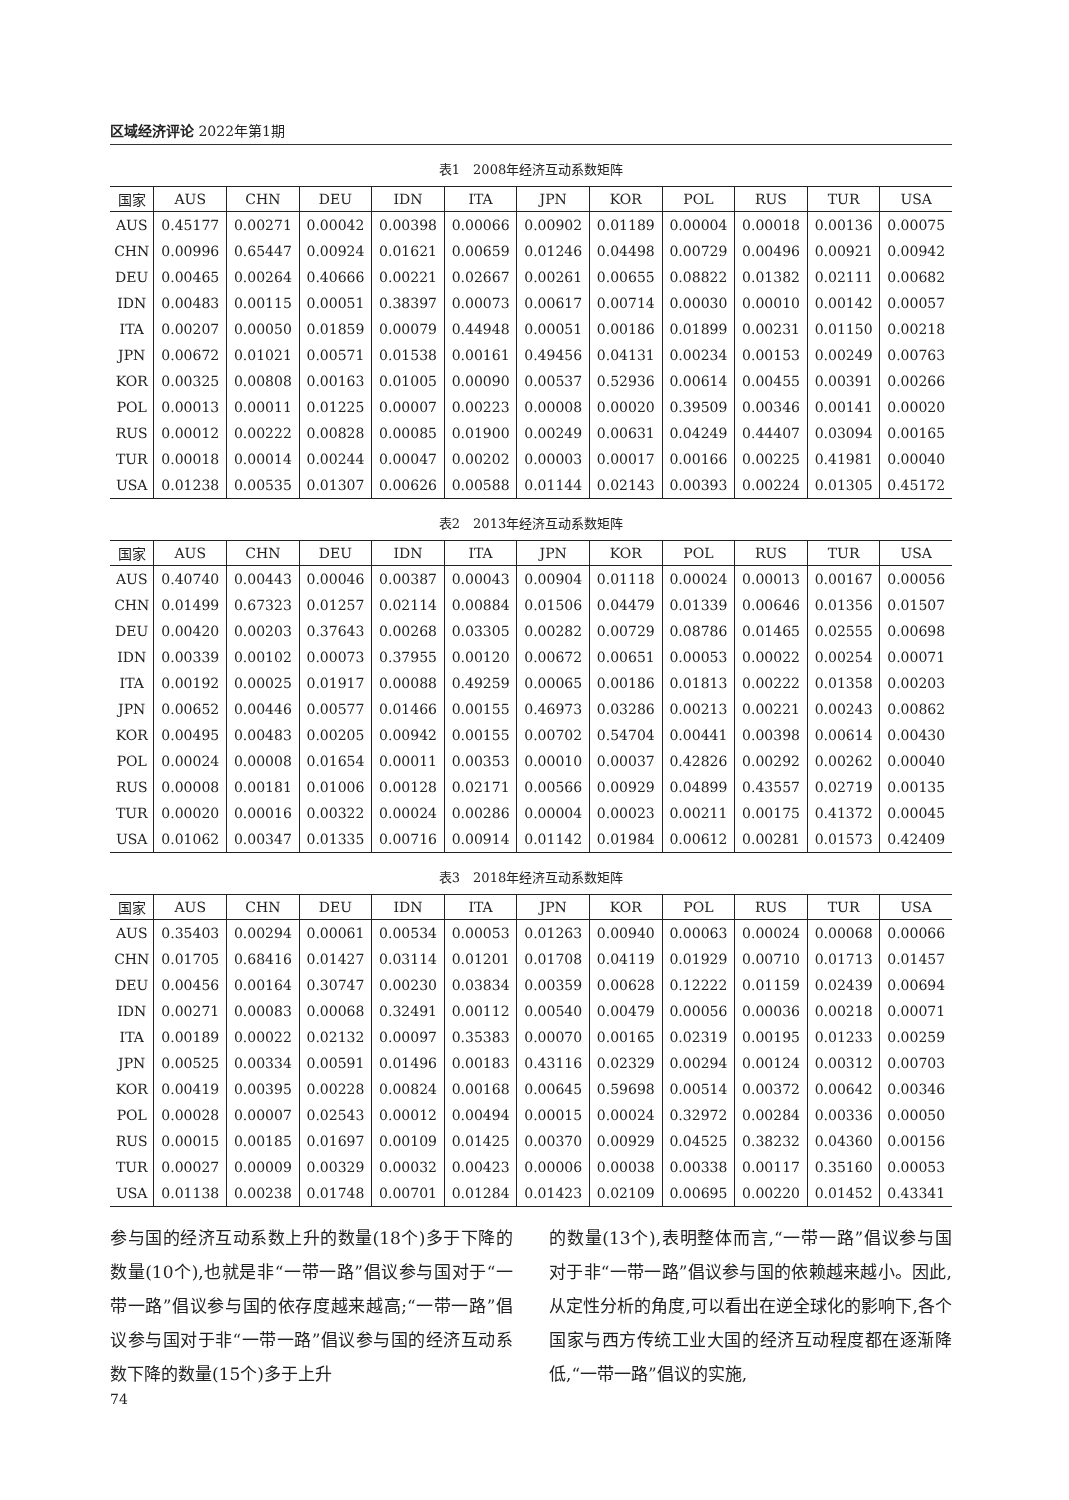区域经济评论 2022年第1期
表1　2008年经济互动系数矩阵
| 国家 | AUS | CHN | DEU | IDN | ITA | JPN | KOR | POL | RUS | TUR | USA |
| --- | --- | --- | --- | --- | --- | --- | --- | --- | --- | --- | --- |
| AUS | 0.45177 | 0.00271 | 0.00042 | 0.00398 | 0.00066 | 0.00902 | 0.01189 | 0.00004 | 0.00018 | 0.00136 | 0.00075 |
| CHN | 0.00996 | 0.65447 | 0.00924 | 0.01621 | 0.00659 | 0.01246 | 0.04498 | 0.00729 | 0.00496 | 0.00921 | 0.00942 |
| DEU | 0.00465 | 0.00264 | 0.40666 | 0.00221 | 0.02667 | 0.00261 | 0.00655 | 0.08822 | 0.01382 | 0.02111 | 0.00682 |
| IDN | 0.00483 | 0.00115 | 0.00051 | 0.38397 | 0.00073 | 0.00617 | 0.00714 | 0.00030 | 0.00010 | 0.00142 | 0.00057 |
| ITA | 0.00207 | 0.00050 | 0.01859 | 0.00079 | 0.44948 | 0.00051 | 0.00186 | 0.01899 | 0.00231 | 0.01150 | 0.00218 |
| JPN | 0.00672 | 0.01021 | 0.00571 | 0.01538 | 0.00161 | 0.49456 | 0.04131 | 0.00234 | 0.00153 | 0.00249 | 0.00763 |
| KOR | 0.00325 | 0.00808 | 0.00163 | 0.01005 | 0.00090 | 0.00537 | 0.52936 | 0.00614 | 0.00455 | 0.00391 | 0.00266 |
| POL | 0.00013 | 0.00011 | 0.01225 | 0.00007 | 0.00223 | 0.00008 | 0.00020 | 0.39509 | 0.00346 | 0.00141 | 0.00020 |
| RUS | 0.00012 | 0.00222 | 0.00828 | 0.00085 | 0.01900 | 0.00249 | 0.00631 | 0.04249 | 0.44407 | 0.03094 | 0.00165 |
| TUR | 0.00018 | 0.00014 | 0.00244 | 0.00047 | 0.00202 | 0.00003 | 0.00017 | 0.00166 | 0.00225 | 0.41981 | 0.00040 |
| USA | 0.01238 | 0.00535 | 0.01307 | 0.00626 | 0.00588 | 0.01144 | 0.02143 | 0.00393 | 0.00224 | 0.01305 | 0.45172 |
表2　2013年经济互动系数矩阵
| 国家 | AUS | CHN | DEU | IDN | ITA | JPN | KOR | POL | RUS | TUR | USA |
| --- | --- | --- | --- | --- | --- | --- | --- | --- | --- | --- | --- |
| AUS | 0.40740 | 0.00443 | 0.00046 | 0.00387 | 0.00043 | 0.00904 | 0.01118 | 0.00024 | 0.00013 | 0.00167 | 0.00056 |
| CHN | 0.01499 | 0.67323 | 0.01257 | 0.02114 | 0.00884 | 0.01506 | 0.04479 | 0.01339 | 0.00646 | 0.01356 | 0.01507 |
| DEU | 0.00420 | 0.00203 | 0.37643 | 0.00268 | 0.03305 | 0.00282 | 0.00729 | 0.08786 | 0.01465 | 0.02555 | 0.00698 |
| IDN | 0.00339 | 0.00102 | 0.00073 | 0.37955 | 0.00120 | 0.00672 | 0.00651 | 0.00053 | 0.00022 | 0.00254 | 0.00071 |
| ITA | 0.00192 | 0.00025 | 0.01917 | 0.00088 | 0.49259 | 0.00065 | 0.00186 | 0.01813 | 0.00222 | 0.01358 | 0.00203 |
| JPN | 0.00652 | 0.00446 | 0.00577 | 0.01466 | 0.00155 | 0.46973 | 0.03286 | 0.00213 | 0.00221 | 0.00243 | 0.00862 |
| KOR | 0.00495 | 0.00483 | 0.00205 | 0.00942 | 0.00155 | 0.00702 | 0.54704 | 0.00441 | 0.00398 | 0.00614 | 0.00430 |
| POL | 0.00024 | 0.00008 | 0.01654 | 0.00011 | 0.00353 | 0.00010 | 0.00037 | 0.42826 | 0.00292 | 0.00262 | 0.00040 |
| RUS | 0.00008 | 0.00181 | 0.01006 | 0.00128 | 0.02171 | 0.00566 | 0.00929 | 0.04899 | 0.43557 | 0.02719 | 0.00135 |
| TUR | 0.00020 | 0.00016 | 0.00322 | 0.00024 | 0.00286 | 0.00004 | 0.00023 | 0.00211 | 0.00175 | 0.41372 | 0.00045 |
| USA | 0.01062 | 0.00347 | 0.01335 | 0.00716 | 0.00914 | 0.01142 | 0.01984 | 0.00612 | 0.00281 | 0.01573 | 0.42409 |
表3　2018年经济互动系数矩阵
| 国家 | AUS | CHN | DEU | IDN | ITA | JPN | KOR | POL | RUS | TUR | USA |
| --- | --- | --- | --- | --- | --- | --- | --- | --- | --- | --- | --- |
| AUS | 0.35403 | 0.00294 | 0.00061 | 0.00534 | 0.00053 | 0.01263 | 0.00940 | 0.00063 | 0.00024 | 0.00068 | 0.00066 |
| CHN | 0.01705 | 0.68416 | 0.01427 | 0.03114 | 0.01201 | 0.01708 | 0.04119 | 0.01929 | 0.00710 | 0.01713 | 0.01457 |
| DEU | 0.00456 | 0.00164 | 0.30747 | 0.00230 | 0.03834 | 0.00359 | 0.00628 | 0.12222 | 0.01159 | 0.02439 | 0.00694 |
| IDN | 0.00271 | 0.00083 | 0.00068 | 0.32491 | 0.00112 | 0.00540 | 0.00479 | 0.00056 | 0.00036 | 0.00218 | 0.00071 |
| ITA | 0.00189 | 0.00022 | 0.02132 | 0.00097 | 0.35383 | 0.00070 | 0.00165 | 0.02319 | 0.00195 | 0.01233 | 0.00259 |
| JPN | 0.00525 | 0.00334 | 0.00591 | 0.01496 | 0.00183 | 0.43116 | 0.02329 | 0.00294 | 0.00124 | 0.00312 | 0.00703 |
| KOR | 0.00419 | 0.00395 | 0.00228 | 0.00824 | 0.00168 | 0.00645 | 0.59698 | 0.00514 | 0.00372 | 0.00642 | 0.00346 |
| POL | 0.00028 | 0.00007 | 0.02543 | 0.00012 | 0.00494 | 0.00015 | 0.00024 | 0.32972 | 0.00284 | 0.00336 | 0.00050 |
| RUS | 0.00015 | 0.00185 | 0.01697 | 0.00109 | 0.01425 | 0.00370 | 0.00929 | 0.04525 | 0.38232 | 0.04360 | 0.00156 |
| TUR | 0.00027 | 0.00009 | 0.00329 | 0.00032 | 0.00423 | 0.00006 | 0.00038 | 0.00338 | 0.00117 | 0.35160 | 0.00053 |
| USA | 0.01138 | 0.00238 | 0.01748 | 0.00701 | 0.01284 | 0.01423 | 0.02109 | 0.00695 | 0.00220 | 0.01452 | 0.43341 |
参与国的经济互动系数上升的数量(18个)多于下降的数量(10个),也就是非“一带一路”倡议参与国对于“一带一路”倡议参与国的依存度越来越高;“一带一路”倡议参与国对于非“一带一路”倡议参与国的经济互动系数下降的数量(15个)多于上升
的数量(13个),表明整体而言,“一带一路”倡议参与国对于非“一带一路”倡议参与国的依赖越来越小。因此,从定性分析的角度,可以看出在逆全球化的影响下,各个国家与西方传统工业大国的经济互动程度都在逐渐降低,“一带一路”倡议的实施,
74